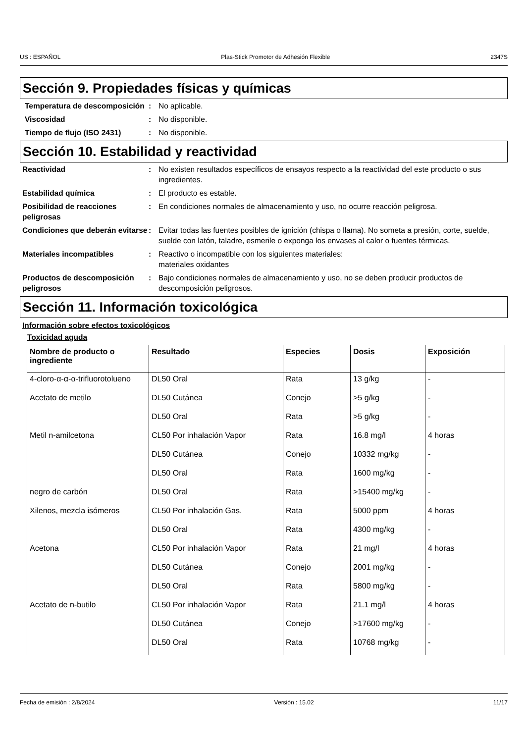US : ESPAÑOL Plas-Stick Promotor de Adhesión Flexible 2347S
Sección 9. Propiedades físicas y químicas
Temperatura de descomposición
: No aplicable.
Viscosidad : No disponible.
Tiempo de flujo (ISO 2431) : No disponible.
Sección 10. Estabilidad y reactividad
Reactividad : No existen resultados específicos de ensayos respecto a la reactividad del este producto o sus ingredientes.
Estabilidad química : El producto es estable.
Posibilidad de reacciones peligrosas
: En condiciones normales de almacenamiento y uso, no ocurre reacción peligrosa.
Condiciones que deberán evitarse
: Evitar todas las fuentes posibles de ignición (chispa o llama). No someta a presión, corte, suelde, suelde con latón, taladre, esmerile o exponga los envases al calor o fuentes térmicas.
Materiales incompatibles : Reactivo o incompatible con los siguientes materiales:
materiales oxidantes
Productos de descomposición peligrosos
: Bajo condiciones normales de almacenamiento y uso, no se deben producir productos de descomposición peligrosos.
Sección 11. Información toxicológica
Información sobre efectos toxicológicos
Toxicidad aguda
| Nombre de producto o ingrediente | Resultado | Especies | Dosis | Exposición |
| --- | --- | --- | --- | --- |
| 4-cloro-α-α-α-trifluorotolueno | DL50 Oral | Rata | 13 g/kg | - |
| Acetato de metilo | DL50 Cutánea | Conejo | >5 g/kg | - |
| | DL50 Oral | Rata | >5 g/kg | - |
| Metil n-amilcetona | CL50 Por inhalación Vapor | Rata | 16.8 mg/l | 4 horas |
| | DL50 Cutánea | Conejo | 10332 mg/kg | - |
| | DL50 Oral | Rata | 1600 mg/kg | - |
| negro de carbón | DL50 Oral | Rata | >15400 mg/kg | - |
| Xilenos, mezcla isómeros | CL50 Por inhalación Gas. | Rata | 5000 ppm | 4 horas |
| | DL50 Oral | Rata | 4300 mg/kg | - |
| Acetona | CL50 Por inhalación Vapor | Rata | 21 mg/l | 4 horas |
| | DL50 Cutánea | Conejo | 2001 mg/kg | - |
| | DL50 Oral | Rata | 5800 mg/kg | - |
| Acetato de n-butilo | CL50 Por inhalación Vapor | Rata | 21.1 mg/l | 4 horas |
| | DL50 Cutánea | Conejo | >17600 mg/kg | - |
| | DL50 Oral | Rata | 10768 mg/kg | - |
Fecha de emisión : 2/8/2024 Versión : 15.02 11/17